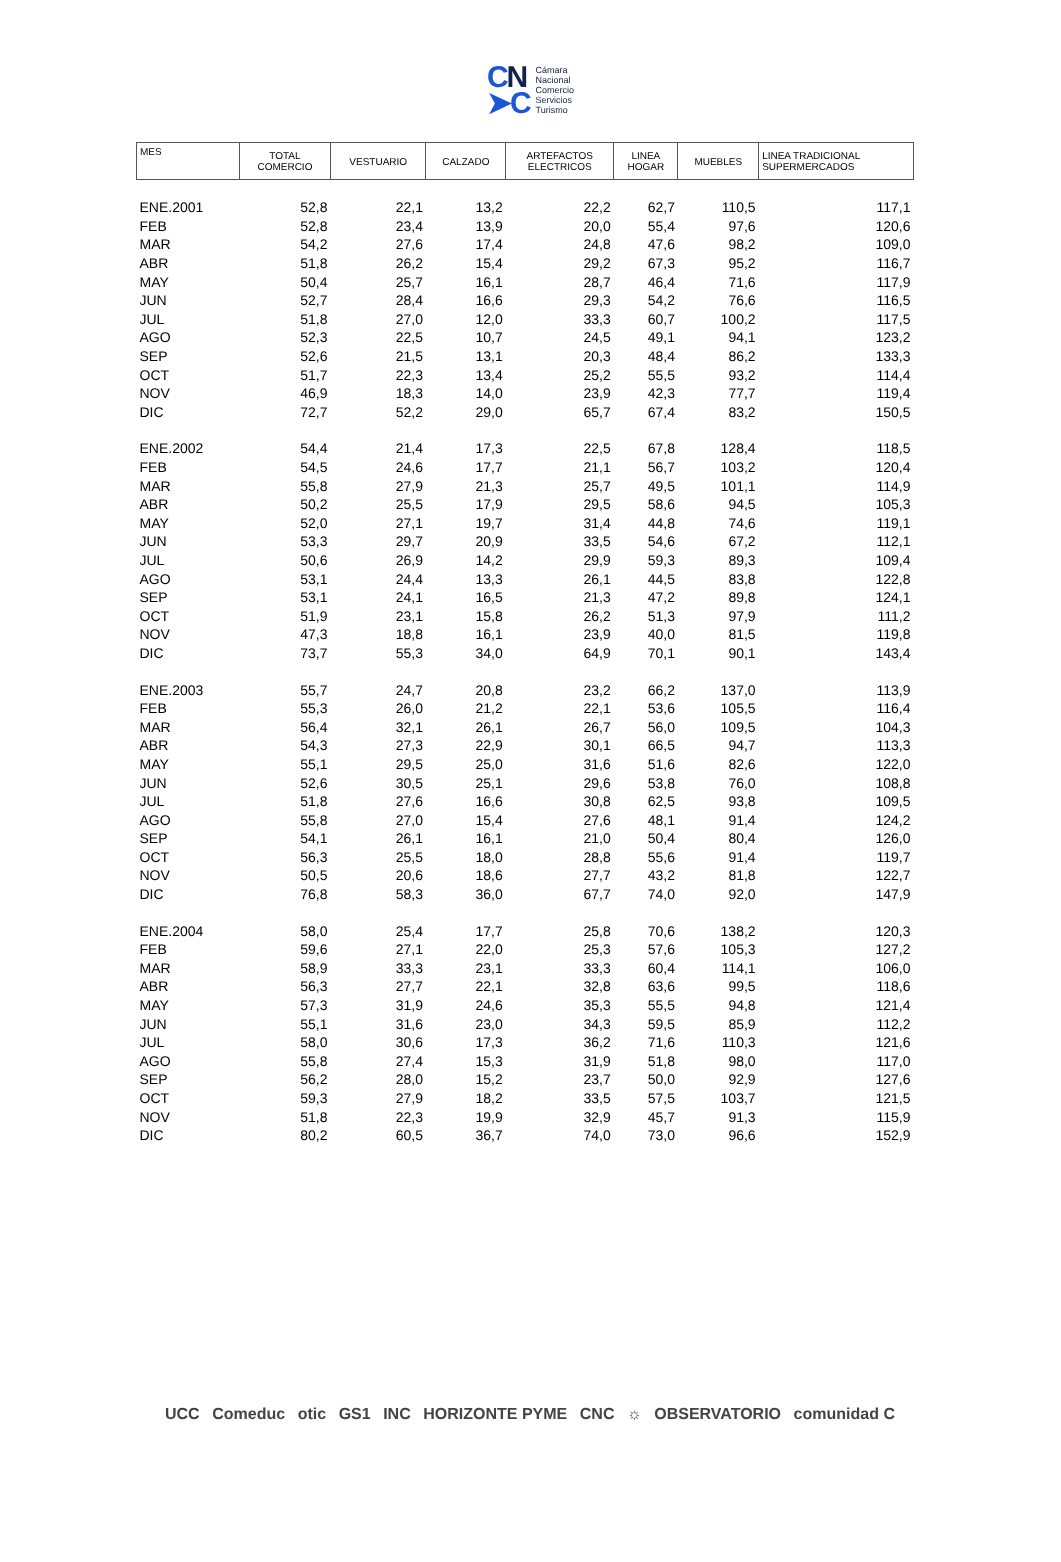CN
➤C
Cámara
Nacional
Comercio
Servicios
Turismo
| MES | TOTAL COMERCIO | VESTUARIO | CALZADO | ARTEFACTOS ELECTRICOS | LINEA HOGAR | MUEBLES | LINEA TRADICIONAL SUPERMERCADOS |
| --- | --- | --- | --- | --- | --- | --- | --- |
| ENE.2001 | 52,8 | 22,1 | 13,2 | 22,2 | 62,7 | 110,5 | 117,1 |
| FEB | 52,8 | 23,4 | 13,9 | 20,0 | 55,4 | 97,6 | 120,6 |
| MAR | 54,2 | 27,6 | 17,4 | 24,8 | 47,6 | 98,2 | 109,0 |
| ABR | 51,8 | 26,2 | 15,4 | 29,2 | 67,3 | 95,2 | 116,7 |
| MAY | 50,4 | 25,7 | 16,1 | 28,7 | 46,4 | 71,6 | 117,9 |
| JUN | 52,7 | 28,4 | 16,6 | 29,3 | 54,2 | 76,6 | 116,5 |
| JUL | 51,8 | 27,0 | 12,0 | 33,3 | 60,7 | 100,2 | 117,5 |
| AGO | 52,3 | 22,5 | 10,7 | 24,5 | 49,1 | 94,1 | 123,2 |
| SEP | 52,6 | 21,5 | 13,1 | 20,3 | 48,4 | 86,2 | 133,3 |
| OCT | 51,7 | 22,3 | 13,4 | 25,2 | 55,5 | 93,2 | 114,4 |
| NOV | 46,9 | 18,3 | 14,0 | 23,9 | 42,3 | 77,7 | 119,4 |
| DIC | 72,7 | 52,2 | 29,0 | 65,7 | 67,4 | 83,2 | 150,5 |
| ENE.2002 | 54,4 | 21,4 | 17,3 | 22,5 | 67,8 | 128,4 | 118,5 |
| FEB | 54,5 | 24,6 | 17,7 | 21,1 | 56,7 | 103,2 | 120,4 |
| MAR | 55,8 | 27,9 | 21,3 | 25,7 | 49,5 | 101,1 | 114,9 |
| ABR | 50,2 | 25,5 | 17,9 | 29,5 | 58,6 | 94,5 | 105,3 |
| MAY | 52,0 | 27,1 | 19,7 | 31,4 | 44,8 | 74,6 | 119,1 |
| JUN | 53,3 | 29,7 | 20,9 | 33,5 | 54,6 | 67,2 | 112,1 |
| JUL | 50,6 | 26,9 | 14,2 | 29,9 | 59,3 | 89,3 | 109,4 |
| AGO | 53,1 | 24,4 | 13,3 | 26,1 | 44,5 | 83,8 | 122,8 |
| SEP | 53,1 | 24,1 | 16,5 | 21,3 | 47,2 | 89,8 | 124,1 |
| OCT | 51,9 | 23,1 | 15,8 | 26,2 | 51,3 | 97,9 | 111,2 |
| NOV | 47,3 | 18,8 | 16,1 | 23,9 | 40,0 | 81,5 | 119,8 |
| DIC | 73,7 | 55,3 | 34,0 | 64,9 | 70,1 | 90,1 | 143,4 |
| ENE.2003 | 55,7 | 24,7 | 20,8 | 23,2 | 66,2 | 137,0 | 113,9 |
| FEB | 55,3 | 26,0 | 21,2 | 22,1 | 53,6 | 105,5 | 116,4 |
| MAR | 56,4 | 32,1 | 26,1 | 26,7 | 56,0 | 109,5 | 104,3 |
| ABR | 54,3 | 27,3 | 22,9 | 30,1 | 66,5 | 94,7 | 113,3 |
| MAY | 55,1 | 29,5 | 25,0 | 31,6 | 51,6 | 82,6 | 122,0 |
| JUN | 52,6 | 30,5 | 25,1 | 29,6 | 53,8 | 76,0 | 108,8 |
| JUL | 51,8 | 27,6 | 16,6 | 30,8 | 62,5 | 93,8 | 109,5 |
| AGO | 55,8 | 27,0 | 15,4 | 27,6 | 48,1 | 91,4 | 124,2 |
| SEP | 54,1 | 26,1 | 16,1 | 21,0 | 50,4 | 80,4 | 126,0 |
| OCT | 56,3 | 25,5 | 18,0 | 28,8 | 55,6 | 91,4 | 119,7 |
| NOV | 50,5 | 20,6 | 18,6 | 27,7 | 43,2 | 81,8 | 122,7 |
| DIC | 76,8 | 58,3 | 36,0 | 67,7 | 74,0 | 92,0 | 147,9 |
| ENE.2004 | 58,0 | 25,4 | 17,7 | 25,8 | 70,6 | 138,2 | 120,3 |
| FEB | 59,6 | 27,1 | 22,0 | 25,3 | 57,6 | 105,3 | 127,2 |
| MAR | 58,9 | 33,3 | 23,1 | 33,3 | 60,4 | 114,1 | 106,0 |
| ABR | 56,3 | 27,7 | 22,1 | 32,8 | 63,6 | 99,5 | 118,6 |
| MAY | 57,3 | 31,9 | 24,6 | 35,3 | 55,5 | 94,8 | 121,4 |
| JUN | 55,1 | 31,6 | 23,0 | 34,3 | 59,5 | 85,9 | 112,2 |
| JUL | 58,0 | 30,6 | 17,3 | 36,2 | 71,6 | 110,3 | 121,6 |
| AGO | 55,8 | 27,4 | 15,3 | 31,9 | 51,8 | 98,0 | 117,0 |
| SEP | 56,2 | 28,0 | 15,2 | 23,7 | 50,0 | 92,9 | 127,6 |
| OCT | 59,3 | 27,9 | 18,2 | 33,5 | 57,5 | 103,7 | 121,5 |
| NOV | 51,8 | 22,3 | 19,9 | 32,9 | 45,7 | 91,3 | 115,9 |
| DIC | 80,2 | 60,5 | 36,7 | 74,0 | 73,0 | 96,6 | 152,9 |
UCC Comeduc otic GS1 INC HORIZONTE PYME CNC ☼ OBSERVATORIO comunidad C